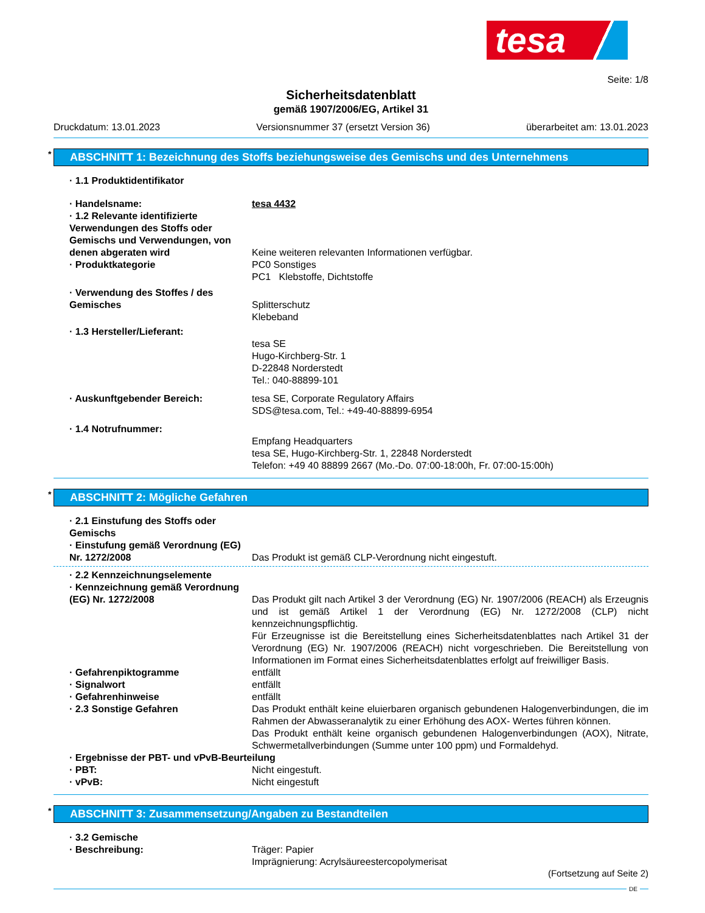tesa
Seite: 1/8
Sicherheitsdatenblatt
gemäß 1907/2006/EG, Artikel 31
Druckdatum: 13.01.2023 Versionsnummer 37 (ersetzt Version 36) überarbeitet am: 13.01.2023
* ABSCHNITT 1: Bezeichnung des Stoffs beziehungsweise des Gemischs und des Unternehmens
· 1.1 Produktidentifikator
· Handelsname: tesa 4432
· 1.2 Relevante identifizierte Verwendungen des Stoffs oder Gemischs und Verwendungen, von denen abgeraten wird
Keine weiteren relevanten Informationen verfügbar.
· Produktkategorie PC0 Sonstiges
PC1 Klebstoffe, Dichtstoffe
· Verwendung des Stoffes / des Gemisches
Splitterschutz
Klebeband
· 1.3 Hersteller/Lieferant:
tesa SE
Hugo-Kirchberg-Str. 1
D-22848 Norderstedt
Tel.: 040-88899-101
· Auskunftgebender Bereich: tesa SE, Corporate Regulatory Affairs
SDS@tesa.com, Tel.: +49-40-88899-6954
· 1.4 Notrufnummer:
Empfang Headquarters
tesa SE, Hugo-Kirchberg-Str. 1, 22848 Norderstedt
Telefon: +49 40 88899 2667 (Mo.-Do. 07:00-18:00h, Fr. 07:00-15:00h)
* ABSCHNITT 2: Mögliche Gefahren
· 2.1 Einstufung des Stoffs oder Gemischs
· Einstufung gemäß Verordnung (EG) Nr. 1272/2008
Das Produkt ist gemäß CLP-Verordnung nicht eingestuft.
· 2.2 Kennzeichnungselemente
· Kennzeichnung gemäß Verordnung (EG) Nr. 1272/2008
Das Produkt gilt nach Artikel 3 der Verordnung (EG) Nr. 1907/2006 (REACH) als Erzeugnis und ist gemäß Artikel 1 der Verordnung (EG) Nr. 1272/2008 (CLP) nicht kennzeichnungspflichtig.
Für Erzeugnisse ist die Bereitstellung eines Sicherheitsdatenblattes nach Artikel 31 der Verordnung (EG) Nr. 1907/2006 (REACH) nicht vorgeschrieben. Die Bereitstellung von Informationen im Format eines Sicherheitsdatenblattes erfolgt auf freiwilliger Basis.
· Gefahrenpiktogramme entfällt
· Signalwort entfällt
· Gefahrenhinweise entfällt
· 2.3 Sonstige Gefahren Das Produkt enthält keine eluierbaren organisch gebundenen Halogenverbindungen, die im Rahmen der Abwasseranalytik zu einer Erhöhung des AOX- Wertes führen können.
Das Produkt enthält keine organisch gebundenen Halogenverbindungen (AOX), Nitrate, Schwermetallverbindungen (Summe unter 100 ppm) und Formaldehyd.
· Ergebnisse der PBT- und vPvB-Beurteilung
· PBT: Nicht eingestuft.
· vPvB: Nicht eingestuft
* ABSCHNITT 3: Zusammensetzung/Angaben zu Bestandteilen
· 3.2 Gemische
· Beschreibung: Träger: Papier
Imprägnierung: Acrylsäureestercopolymerisat
(Fortsetzung auf Seite 2)
DE